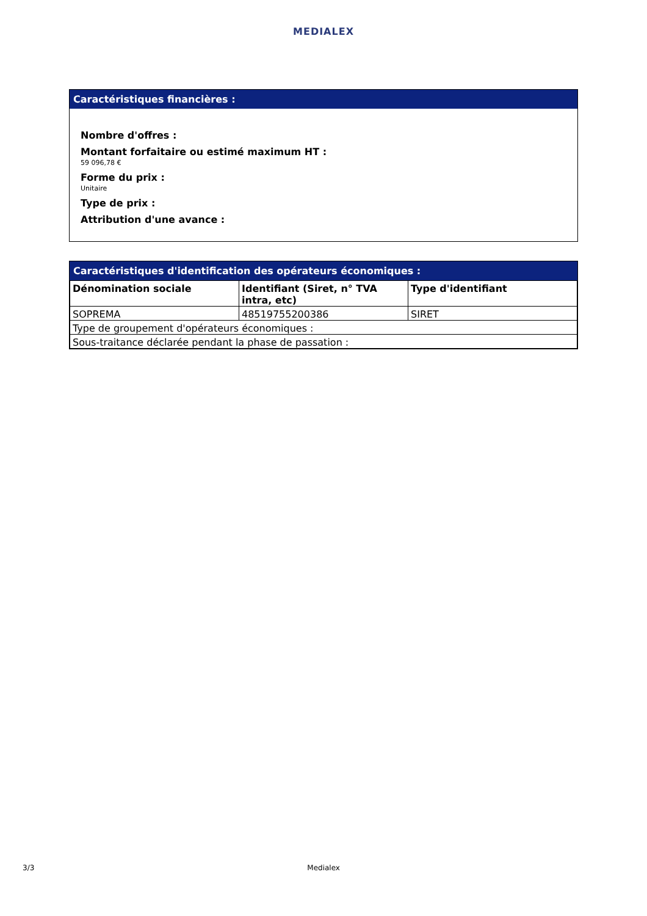MEDIALEX
Caractéristiques financières :
Nombre d'offres :
Montant forfaitaire ou estimé maximum HT :
59 096,78 €
Forme du prix :
Unitaire
Type de prix :
Attribution d'une avance :
Caractéristiques d'identification des opérateurs économiques :
| Dénomination sociale | Identifiant (Siret, n° TVA intra, etc) | Type d'identifiant |
| --- | --- | --- |
| SOPREMA | 48519755200386 | SIRET |
| Type de groupement d'opérateurs économiques : | | |
| Sous-traitance déclarée pendant la phase de passation : | | |
3/3 Medialex